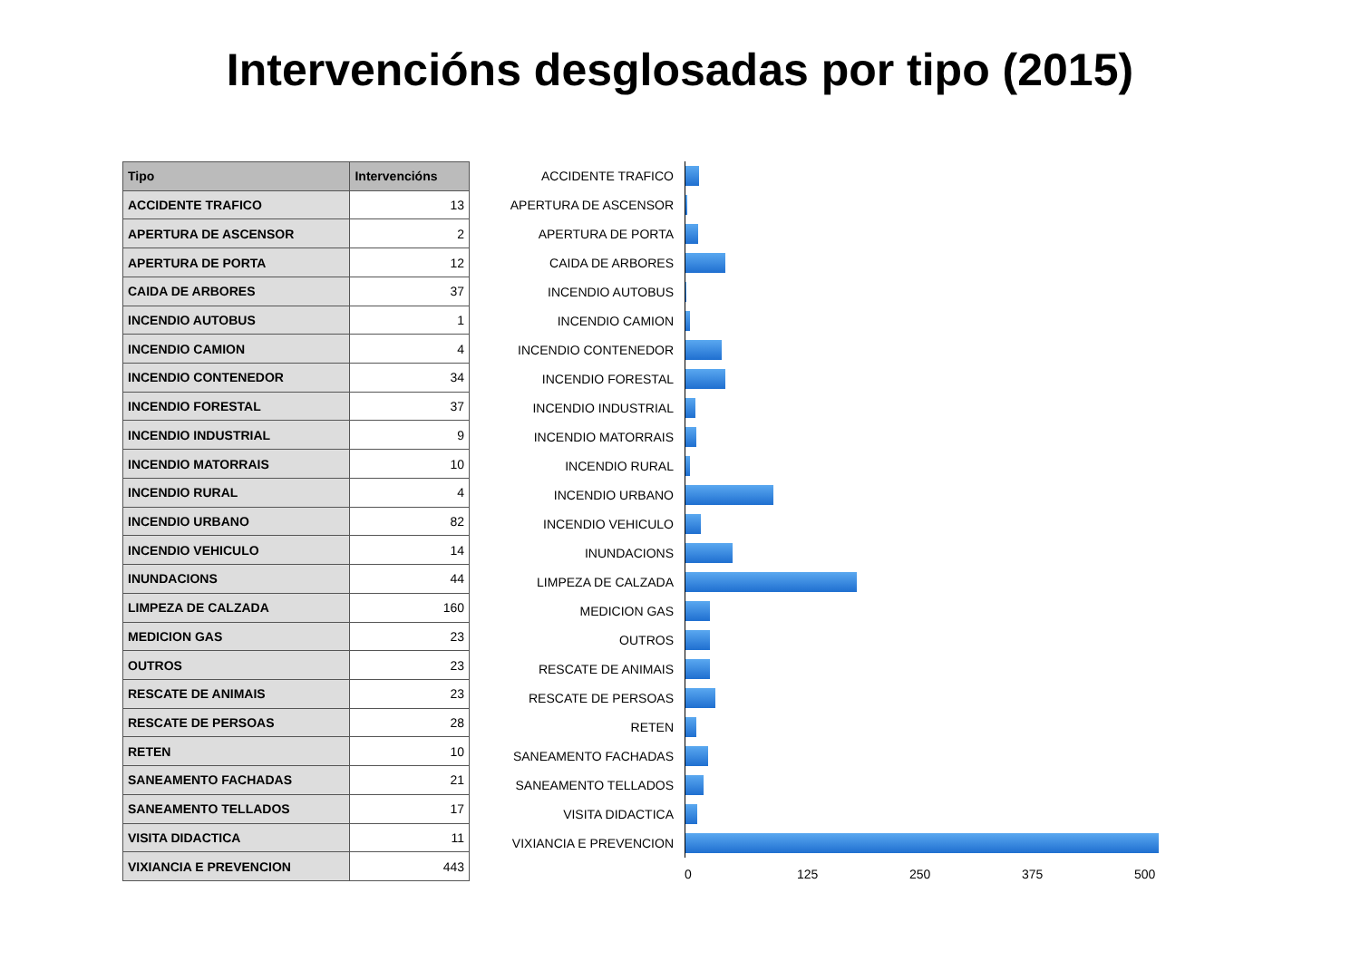Intervencións desglosadas por tipo (2015)
| Tipo | Intervencións |
| --- | --- |
| ACCIDENTE TRAFICO | 13 |
| APERTURA DE ASCENSOR | 2 |
| APERTURA DE PORTA | 12 |
| CAIDA DE ARBORES | 37 |
| INCENDIO AUTOBUS | 1 |
| INCENDIO CAMION | 4 |
| INCENDIO CONTENEDOR | 34 |
| INCENDIO FORESTAL | 37 |
| INCENDIO INDUSTRIAL | 9 |
| INCENDIO MATORRAIS | 10 |
| INCENDIO RURAL | 4 |
| INCENDIO URBANO | 82 |
| INCENDIO VEHICULO | 14 |
| INUNDACIONS | 44 |
| LIMPEZA DE CALZADA | 160 |
| MEDICION GAS | 23 |
| OUTROS | 23 |
| RESCATE DE ANIMAIS | 23 |
| RESCATE DE PERSOAS | 28 |
| RETEN | 10 |
| SANEAMENTO FACHADAS | 21 |
| SANEAMENTO TELLADOS | 17 |
| VISITA DIDACTICA | 11 |
| VIXIANCIA E PREVENCION | 443 |
ACCIDENTE TRAFICO
APERTURA DE ASCENSOR
APERTURA DE PORTA
CAIDA DE ARBORES
INCENDIO AUTOBUS
INCENDIO CAMION
INCENDIO CONTENEDOR
INCENDIO FORESTAL
INCENDIO INDUSTRIAL
INCENDIO MATORRAIS
INCENDIO RURAL
INCENDIO URBANO
INCENDIO VEHICULO
INUNDACIONS
LIMPEZA DE CALZADA
MEDICION GAS
OUTROS
RESCATE DE ANIMAIS
RESCATE DE PERSOAS
RETEN
SANEAMENTO FACHADAS
SANEAMENTO TELLADOS
VISITA DIDACTICA
VIXIANCIA E PREVENCION
0 125 250 375 500